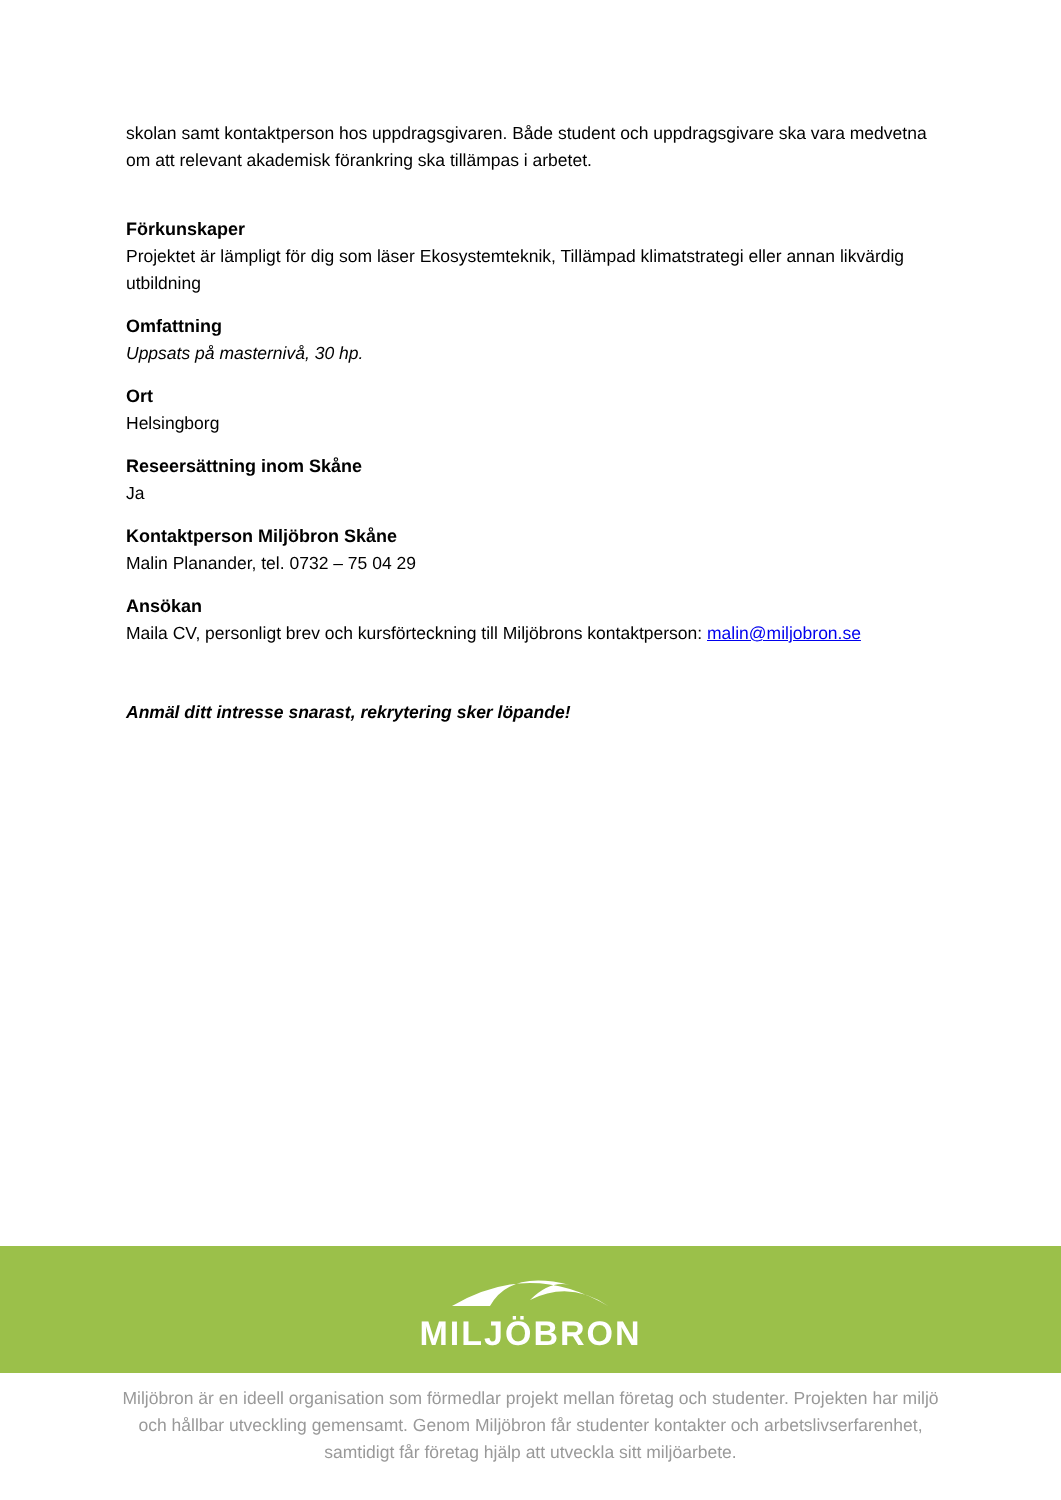skolan samt kontaktperson hos uppdragsgivaren. Både student och uppdragsgivare ska vara medvetna om att relevant akademisk förankring ska tillämpas i arbetet.
Förkunskaper
Projektet är lämpligt för dig som läser Ekosystemteknik, Tillämpad klimatstrategi eller annan likvärdig utbildning
Omfattning
Uppsats på masternivå, 30 hp.
Ort
Helsingborg
Reseersättning inom Skåne
Ja
Kontaktperson Miljöbron Skåne
Malin Planander, tel. 0732 – 75 04 29
Ansökan
Maila CV, personligt brev och kursförteckning till Miljöbrons kontaktperson: malin@miljobron.se
Anmäl ditt intresse snarast, rekrytering sker löpande!
MILJÖBRON
Miljöbron är en ideell organisation som förmedlar projekt mellan företag och studenter. Projekten har miljö och hållbar utveckling gemensamt. Genom Miljöbron får studenter kontakter och arbetslivserfarenhet, samtidigt får företag hjälp att utveckla sitt miljöarbete.